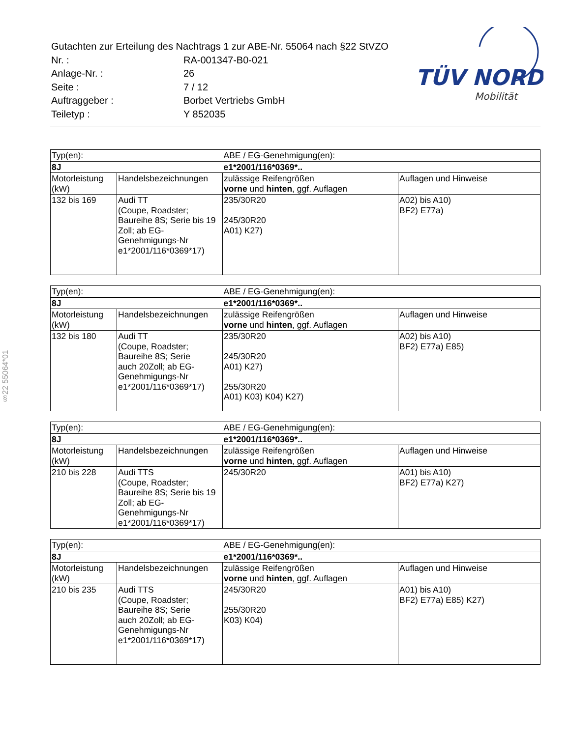| Gutachten zur Erteilung des Nachtrags 1 zur ABE-Nr. 55064 nach §22 StVZO | |
| Nr. : | RA-001347-B0-021 |
| Anlage-Nr. : | 26 |
| Seite : | 7 / 12 |
| Auftraggeber : | Borbet Vertriebs GmbH |
| Teiletyp : | Y 852035 |
TÜV NORD
Mobilität
§22 55064*01
| Typ(en): | | ABE / EG-Genehmigung(en): | |
| 8J | | e1*2001/116*0369*.. | |
| Motorleistung (kW) | Handelsbezeichnungen | zulässige Reifengrößen vorne und hinten , ggf. Auflagen | Auflagen und Hinweise |
| 132 bis 169 | Audi TT (Coupe, Roadster; Baureihe 8S; Serie bis 19 Zoll; ab EG- Genehmigungs-Nr e1*2001/116*0369*17) | 235/30R20 245/30R20 A01) K27) | A02) bis A10) BF2) E77a) |
| Typ(en): | | ABE / EG-Genehmigung(en): | |
| 8J | | e1*2001/116*0369*.. | |
| Motorleistung (kW) | Handelsbezeichnungen | zulässige Reifengrößen vorne und hinten , ggf. Auflagen | Auflagen und Hinweise |
| 132 bis 180 | Audi TT (Coupe, Roadster; Baureihe 8S; Serie auch 20Zoll; ab EG- Genehmigungs-Nr e1*2001/116*0369*17) | 235/30R20 245/30R20 A01) K27) 255/30R20 A01) K03) K04) K27) | A02) bis A10) BF2) E77a) E85) |
| Typ(en): | | ABE / EG-Genehmigung(en): | |
| 8J | | e1*2001/116*0369*.. | |
| Motorleistung (kW) | Handelsbezeichnungen | zulässige Reifengrößen vorne und hinten , ggf. Auflagen | Auflagen und Hinweise |
| 210 bis 228 | Audi TTS (Coupe, Roadster; Baureihe 8S; Serie bis 19 Zoll; ab EG- Genehmigungs-Nr e1*2001/116*0369*17) | 245/30R20 | A01) bis A10) BF2) E77a) K27) |
| Typ(en): | | ABE / EG-Genehmigung(en): | |
| 8J | | e1*2001/116*0369*.. | |
| Motorleistung (kW) | Handelsbezeichnungen | zulässige Reifengrößen vorne und hinten , ggf. Auflagen | Auflagen und Hinweise |
| 210 bis 235 | Audi TTS (Coupe, Roadster; Baureihe 8S; Serie auch 20Zoll; ab EG- Genehmigungs-Nr e1*2001/116*0369*17) | 245/30R20 255/30R20 K03) K04) | A01) bis A10) BF2) E77a) E85) K27) |